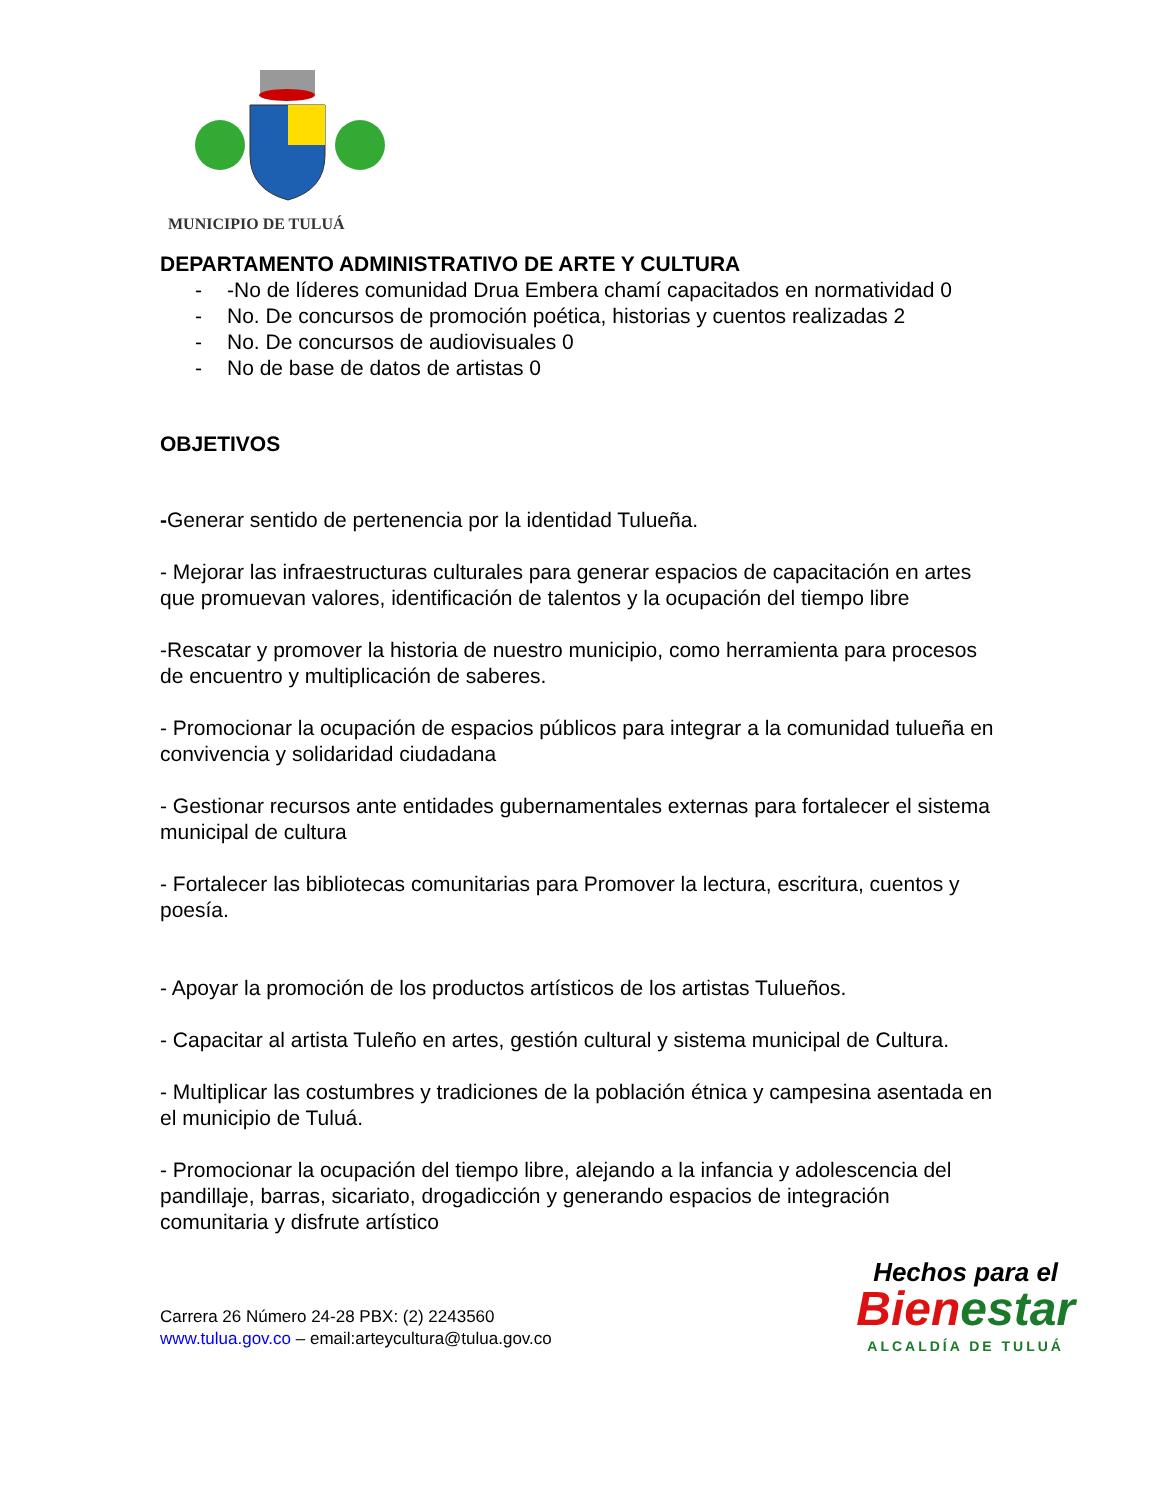MUNICIPIO DE TULUÁ
DEPARTAMENTO ADMINISTRATIVO DE ARTE Y CULTURA
- -No de líderes comunidad Drua Embera chamí capacitados en normatividad 0
- No. De concursos de promoción poética, historias y cuentos realizadas 2
- No. De concursos de audiovisuales 0
- No de base de datos de artistas 0
OBJETIVOS
-Generar sentido de pertenencia por la identidad Tulueña.
- Mejorar las infraestructuras culturales para generar espacios de capacitación en artes que promuevan valores, identificación de talentos y la ocupación del tiempo libre
-Rescatar y promover la historia de nuestro municipio, como herramienta para procesos de encuentro y multiplicación de saberes.
- Promocionar la ocupación de espacios públicos para integrar a la comunidad tulueña en convivencia y solidaridad ciudadana
- Gestionar recursos ante entidades gubernamentales externas para fortalecer el sistema municipal de cultura
- Fortalecer las bibliotecas comunitarias para Promover la lectura, escritura, cuentos y poesía.
- Apoyar la promoción de los productos artísticos de los artistas Tulueños.
- Capacitar al artista Tuleño en artes, gestión cultural y sistema municipal de Cultura.
- Multiplicar las costumbres y tradiciones de la población étnica y campesina asentada en el municipio de Tuluá.
- Promocionar la ocupación del tiempo libre, alejando a la infancia y adolescencia del pandillaje, barras, sicariato, drogadicción y generando espacios de integración comunitaria y disfrute artístico
Carrera 26 Número 24-28 PBX: (2) 2243560
www.tulua.gov.co – email:arteycultura@tulua.gov.co
Hechos para el
Bien estar
ALCALDÍA DE TULUÁ